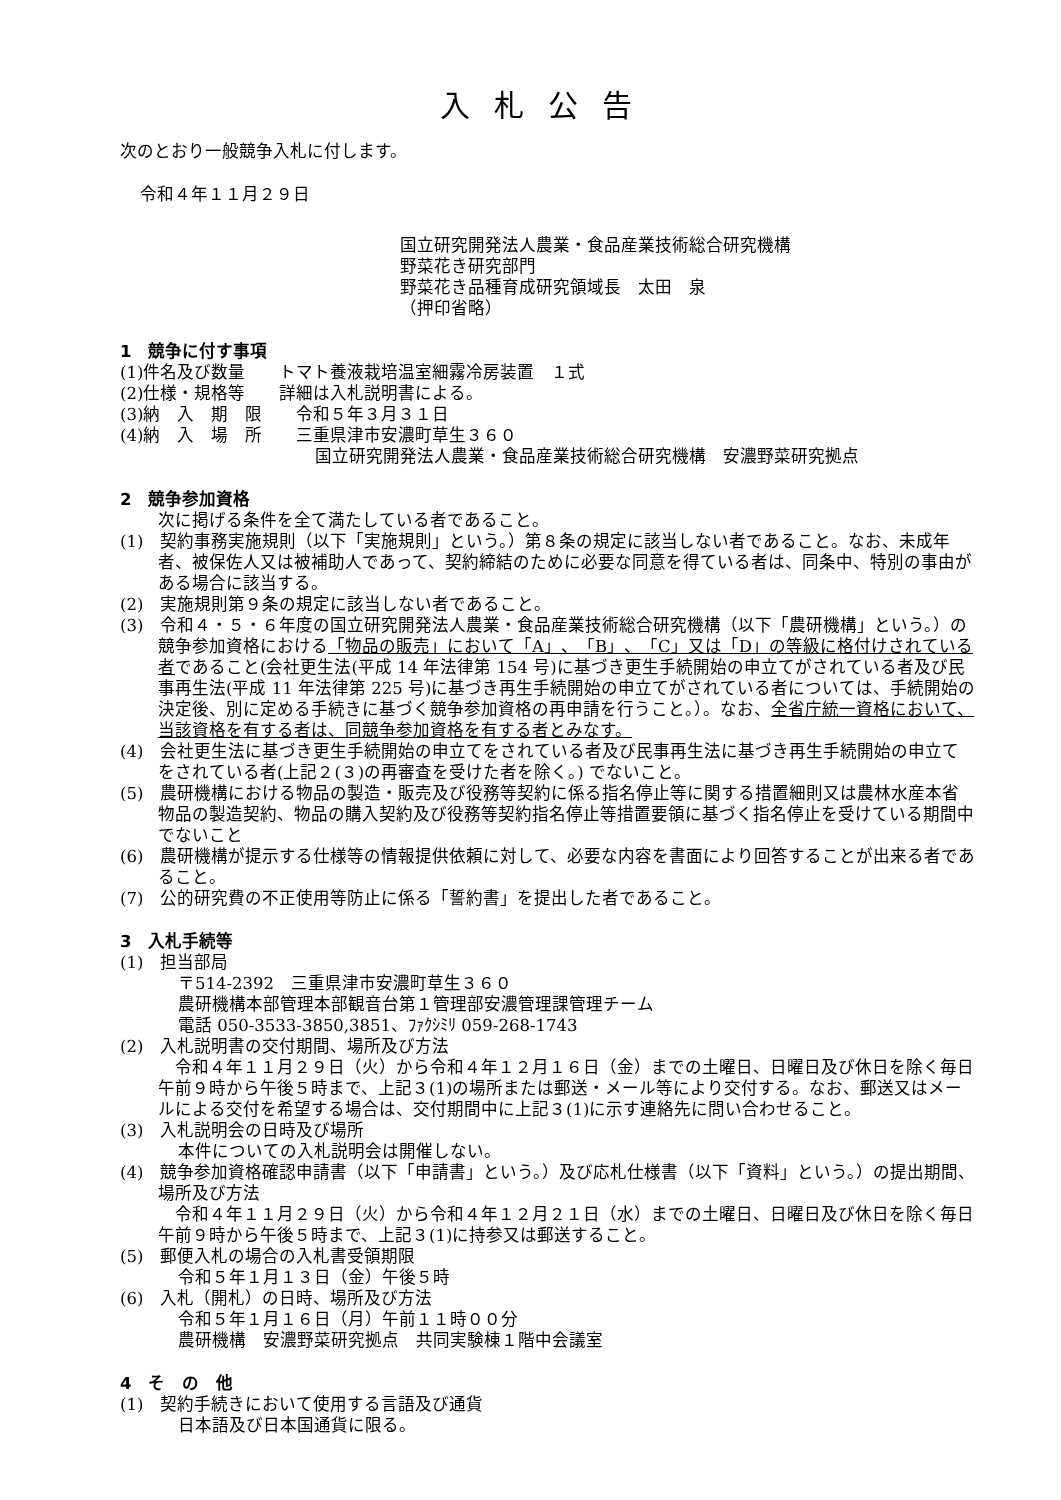入札公告
次のとおり一般競争入札に付します。
令和４年１１月２９日
国立研究開発法人農業・食品産業技術総合研究機構
野菜花き研究部門
野菜花き品種育成研究領域長　太田　泉
（押印省略）
1　競争に付す事項
(1)件名及び数量　　トマト養液栽培温室細霧冷房装置　１式
(2)仕様・規格等　　詳細は入札説明書による。
(3)納　入　期　限　　令和５年３月３１日
(4)納　入　場　所　　三重県津市安濃町草生３６０
国立研究開発法人農業・食品産業技術総合研究機構　安濃野菜研究拠点
2　競争参加資格
次に掲げる条件を全て満たしている者であること。
(1)　契約事務実施規則（以下「実施規則」という。）第８条の規定に該当しない者であること。なお、未成年者、被保佐人又は被補助人であって、契約締結のために必要な同意を得ている者は、同条中、特別の事由がある場合に該当する。
(2)　実施規則第９条の規定に該当しない者であること。
(3)　令和４・５・６年度の国立研究開発法人農業・食品産業技術総合研究機構（以下「農研機構」という。）の競争参加資格における「物品の販売」において「A」、「B」、「C」又は「D」の等級に格付けされている者であること(会社更生法(平成 14 年法律第 154 号)に基づき更生手続開始の申立てがされている者及び民事再生法(平成 11 年法律第 225 号)に基づき再生手続開始の申立てがされている者については、手続開始の決定後、別に定める手続きに基づく競争参加資格の再申請を行うこと。）。なお、全省庁統一資格において、当該資格を有する者は、同競争参加資格を有する者とみなす。
(4)　会社更生法に基づき更生手続開始の申立てをされている者及び民事再生法に基づき再生手続開始の申立てをされている者(上記２(３)の再審査を受けた者を除く。) でないこと。
(5)　農研機構における物品の製造・販売及び役務等契約に係る指名停止等に関する措置細則又は農林水産本省物品の製造契約、物品の購入契約及び役務等契約指名停止等措置要領に基づく指名停止を受けている期間中でないこと
(6)　農研機構が提示する仕様等の情報提供依頼に対して、必要な内容を書面により回答することが出来る者であること。
(7)　公的研究費の不正使用等防止に係る「誓約書」を提出した者であること。
3　入札手続等
(1)　担当部局
〒514-2392　三重県津市安濃町草生３６０
農研機構本部管理本部観音台第１管理部安濃管理課管理チーム
電話 050-3533-3850,3851、ﾌｧｸｼﾐﾘ 059-268-1743
(2)　入札説明書の交付期間、場所及び方法
　令和４年１１月２９日（火）から令和４年１２月１６日（金）までの土曜日、日曜日及び休日を除く毎日午前９時から午後５時まで、上記３(1)の場所または郵送・メール等により交付する。なお、郵送又はメールによる交付を希望する場合は、交付期間中に上記３(1)に示す連絡先に問い合わせること。
(3)　入札説明会の日時及び場所
本件についての入札説明会は開催しない。
(4)　競争参加資格確認申請書（以下「申請書」という。）及び応札仕様書（以下「資料」という。）の提出期間、場所及び方法
　令和４年１１月２９日（火）から令和４年１２月２１日（水）までの土曜日、日曜日及び休日を除く毎日午前９時から午後５時まで、上記３(1)に持参又は郵送すること。
(5)　郵便入札の場合の入札書受領期限
令和５年１月１３日（金）午後５時
(6)　入札（開札）の日時、場所及び方法
令和５年１月１６日（月）午前１１時００分
農研機構　安濃野菜研究拠点　共同実験棟１階中会議室
4　そ　の　他
(1)　契約手続きにおいて使用する言語及び通貨
日本語及び日本国通貨に限る。